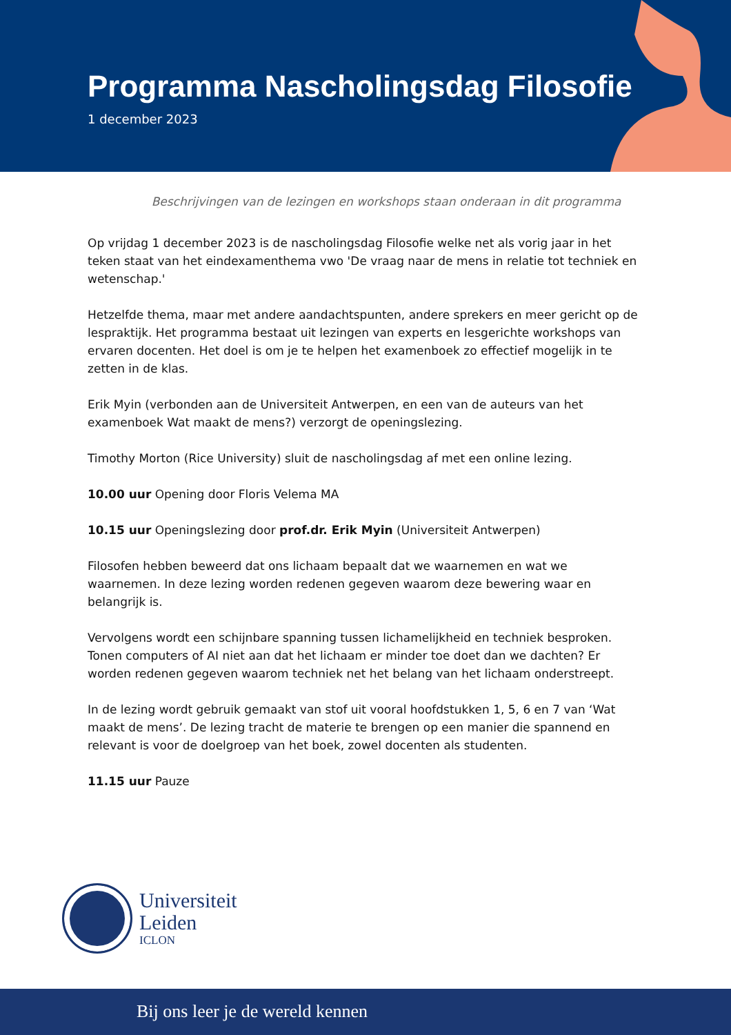Programma Nascholingsdag Filosofie
1 december 2023
Beschrijvingen van de lezingen en workshops staan onderaan in dit programma
Op vrijdag 1 december 2023 is de nascholingsdag Filosofie welke net als vorig jaar in het teken staat van het eindexamenthema vwo 'De vraag naar de mens in relatie tot techniek en wetenschap.'
Hetzelfde thema, maar met andere aandachtspunten, andere sprekers en meer gericht op de lespraktijk. Het programma bestaat uit lezingen van experts en lesgerichte workshops van ervaren docenten. Het doel is om je te helpen het examenboek zo effectief mogelijk in te zetten in de klas.
Erik Myin (verbonden aan de Universiteit Antwerpen, en een van de auteurs van het examenboek Wat maakt de mens?) verzorgt de openingslezing.
Timothy Morton (Rice University) sluit de nascholingsdag af met een online lezing.
10.00 uur Opening door Floris Velema MA
10.15 uur Openingslezing door prof.dr. Erik Myin (Universiteit Antwerpen)
Filosofen hebben beweerd dat ons lichaam bepaalt dat we waarnemen en wat we waarnemen. In deze lezing worden redenen gegeven waarom deze bewering waar en belangrijk is.
Vervolgens wordt een schijnbare spanning tussen lichamelijkheid en techniek besproken. Tonen computers of AI niet aan dat het lichaam er minder toe doet dan we dachten? Er worden redenen gegeven waarom techniek net het belang van het lichaam onderstreept.
In de lezing wordt gebruik gemaakt van stof uit vooral hoofdstukken 1, 5, 6 en 7 van ‘Wat maakt de mens’. De lezing tracht de materie te brengen op een manier die spannend en relevant is voor de doelgroep van het boek, zowel docenten als studenten.
11.15 uur Pauze
Universiteit
Leiden
ICLON
Bij ons leer je de wereld kennen